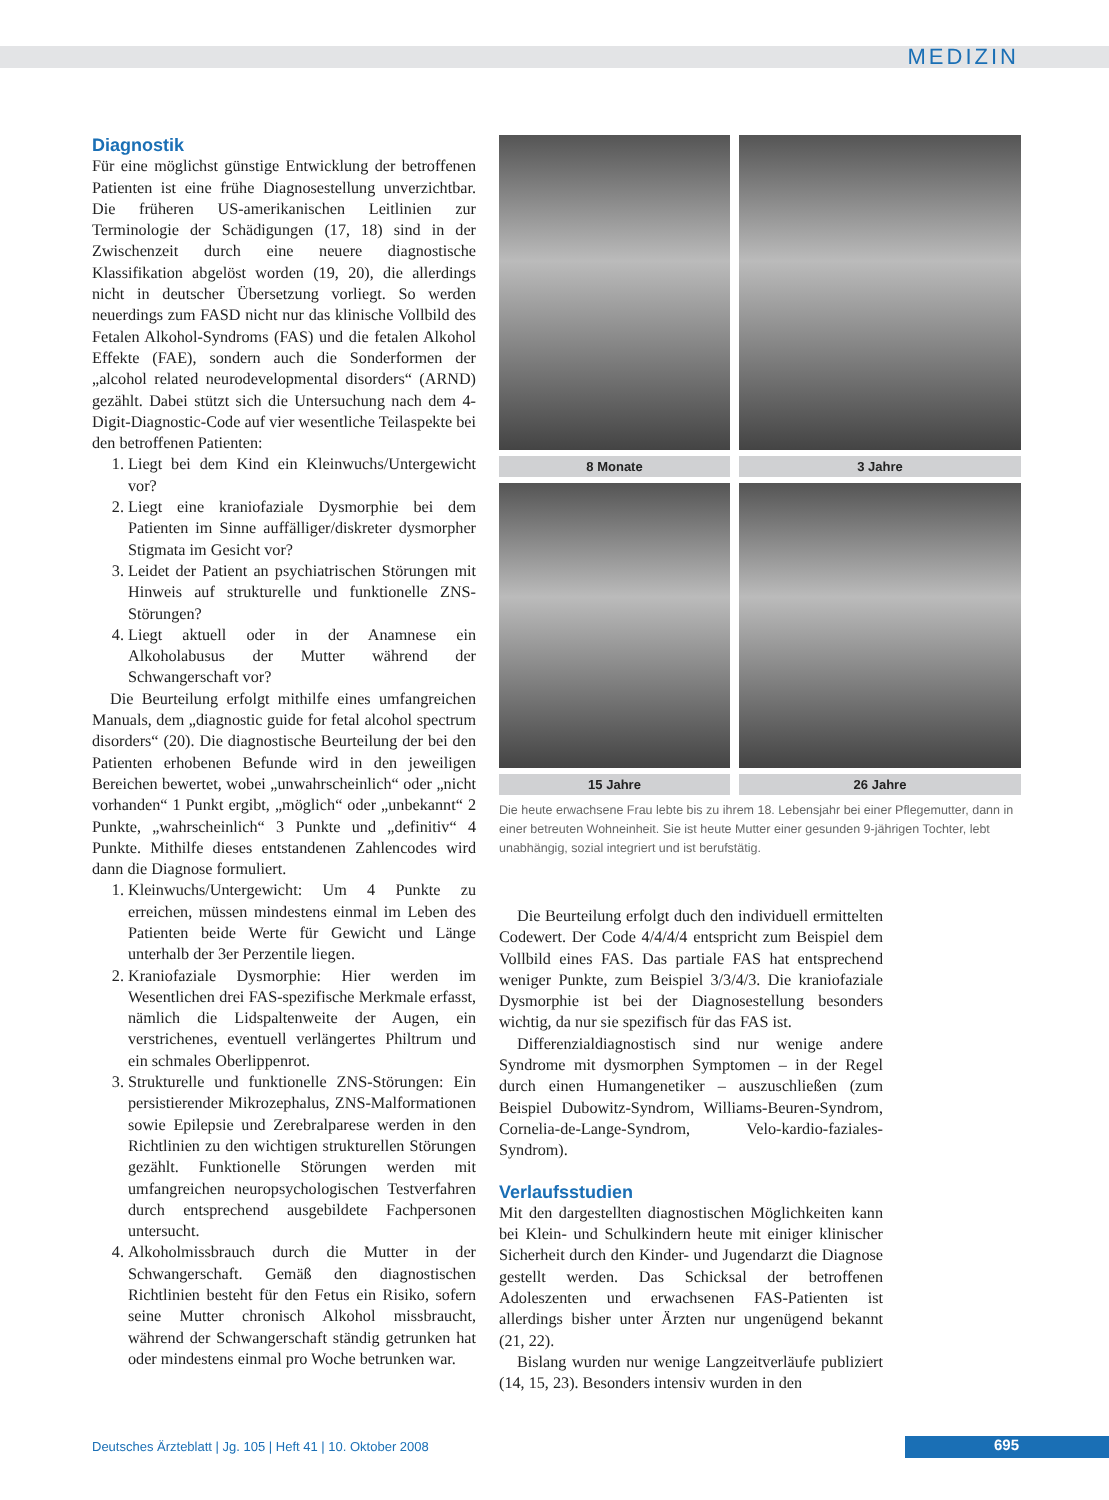MEDIZIN
Diagnostik
Für eine möglichst günstige Entwicklung der betroffenen Patienten ist eine frühe Diagnosestellung unverzichtbar. Die früheren US-amerikanischen Leitlinien zur Terminologie der Schädigungen (17, 18) sind in der Zwischenzeit durch eine neuere diagnostische Klassifikation abgelöst worden (19, 20), die allerdings nicht in deutscher Übersetzung vorliegt. So werden neuerdings zum FASD nicht nur das klinische Vollbild des Fetalen Alkohol-Syndroms (FAS) und die fetalen Alkohol Effekte (FAE), sondern auch die Sonderformen der „alcohol related neurodevelopmental disorders“ (ARND) gezählt. Dabei stützt sich die Untersuchung nach dem 4-Digit-Diagnostic-Code auf vier wesentliche Teilaspekte bei den betroffenen Patienten:
1. Liegt bei dem Kind ein Kleinwuchs/Untergewicht vor?
2. Liegt eine kraniofaziale Dysmorphie bei dem Patienten im Sinne auffälliger/diskreter dysmorpher Stigmata im Gesicht vor?
3. Leidet der Patient an psychiatrischen Störungen mit Hinweis auf strukturelle und funktionelle ZNS-Störungen?
4. Liegt aktuell oder in der Anamnese ein Alkoholabusus der Mutter während der Schwangerschaft vor?
Die Beurteilung erfolgt mithilfe eines umfangreichen Manuals, dem „diagnostic guide for fetal alcohol spectrum disorders“ (20). Die diagnostische Beurteilung der bei den Patienten erhobenen Befunde wird in den jeweiligen Bereichen bewertet, wobei „unwahrscheinlich“ oder „nicht vorhanden“ 1 Punkt ergibt, „möglich“ oder „unbekannt“ 2 Punkte, „wahrscheinlich“ 3 Punkte und „definitiv“ 4 Punkte. Mithilfe dieses entstandenen Zahlencodes wird dann die Diagnose formuliert.
1. Kleinwuchs/Untergewicht: Um 4 Punkte zu erreichen, müssen mindestens einmal im Leben des Patienten beide Werte für Gewicht und Länge unterhalb der 3er Perzentile liegen.
2. Kraniofaziale Dysmorphie: Hier werden im Wesentlichen drei FAS-spezifische Merkmale erfasst, nämlich die Lidspaltenweite der Augen, ein verstrichenes, eventuell verlängertes Philtrum und ein schmales Oberlippenrot.
3. Strukturelle und funktionelle ZNS-Störungen: Ein persistierender Mikrozephalus, ZNS-Malformationen sowie Epilepsie und Zerebralparese werden in den Richtlinien zu den wichtigen strukturellen Störungen gezählt. Funktionelle Störungen werden mit umfangreichen neuropsychologischen Testverfahren durch entsprechend ausgebildete Fachpersonen untersucht.
4. Alkoholmissbrauch durch die Mutter in der Schwangerschaft. Gemäß den diagnostischen Richtlinien besteht für den Fetus ein Risiko, sofern seine Mutter chronisch Alkohol missbraucht, während der Schwangerschaft ständig getrunken hat oder mindestens einmal pro Woche betrunken war.
8 Monate
3 Jahre
15 Jahre
26 Jahre
Die heute erwachsene Frau lebte bis zu ihrem 18. Lebensjahr bei einer Pflegemutter, dann in einer betreuten Wohneinheit. Sie ist heute Mutter einer gesunden 9-jährigen Tochter, lebt unabhängig, sozial integriert und ist berufstätig.
Die Beurteilung erfolgt duch den individuell ermittelten Codewert. Der Code 4/4/4/4 entspricht zum Beispiel dem Vollbild eines FAS. Das partiale FAS hat entsprechend weniger Punkte, zum Beispiel 3/3/4/3. Die kraniofaziale Dysmorphie ist bei der Diagnosestellung besonders wichtig, da nur sie spezifisch für das FAS ist.
Differenzialdiagnostisch sind nur wenige andere Syndrome mit dysmorphen Symptomen – in der Regel durch einen Humangenetiker – auszuschließen (zum Beispiel Dubowitz-Syndrom, Williams-Beuren-Syndrom, Cornelia-de-Lange-Syndrom, Velo-kardio-faziales-Syndrom).
Verlaufsstudien
Mit den dargestellten diagnostischen Möglichkeiten kann bei Klein- und Schulkindern heute mit einiger klinischer Sicherheit durch den Kinder- und Jugendarzt die Diagnose gestellt werden. Das Schicksal der betroffenen Adoleszenten und erwachsenen FAS-Patienten ist allerdings bisher unter Ärzten nur ungenügend bekannt (21, 22).
Bislang wurden nur wenige Langzeitverläufe publiziert (14, 15, 23). Besonders intensiv wurden in den
Deutsches Ärzteblatt | Jg. 105 | Heft 41 | 10. Oktober 2008
695